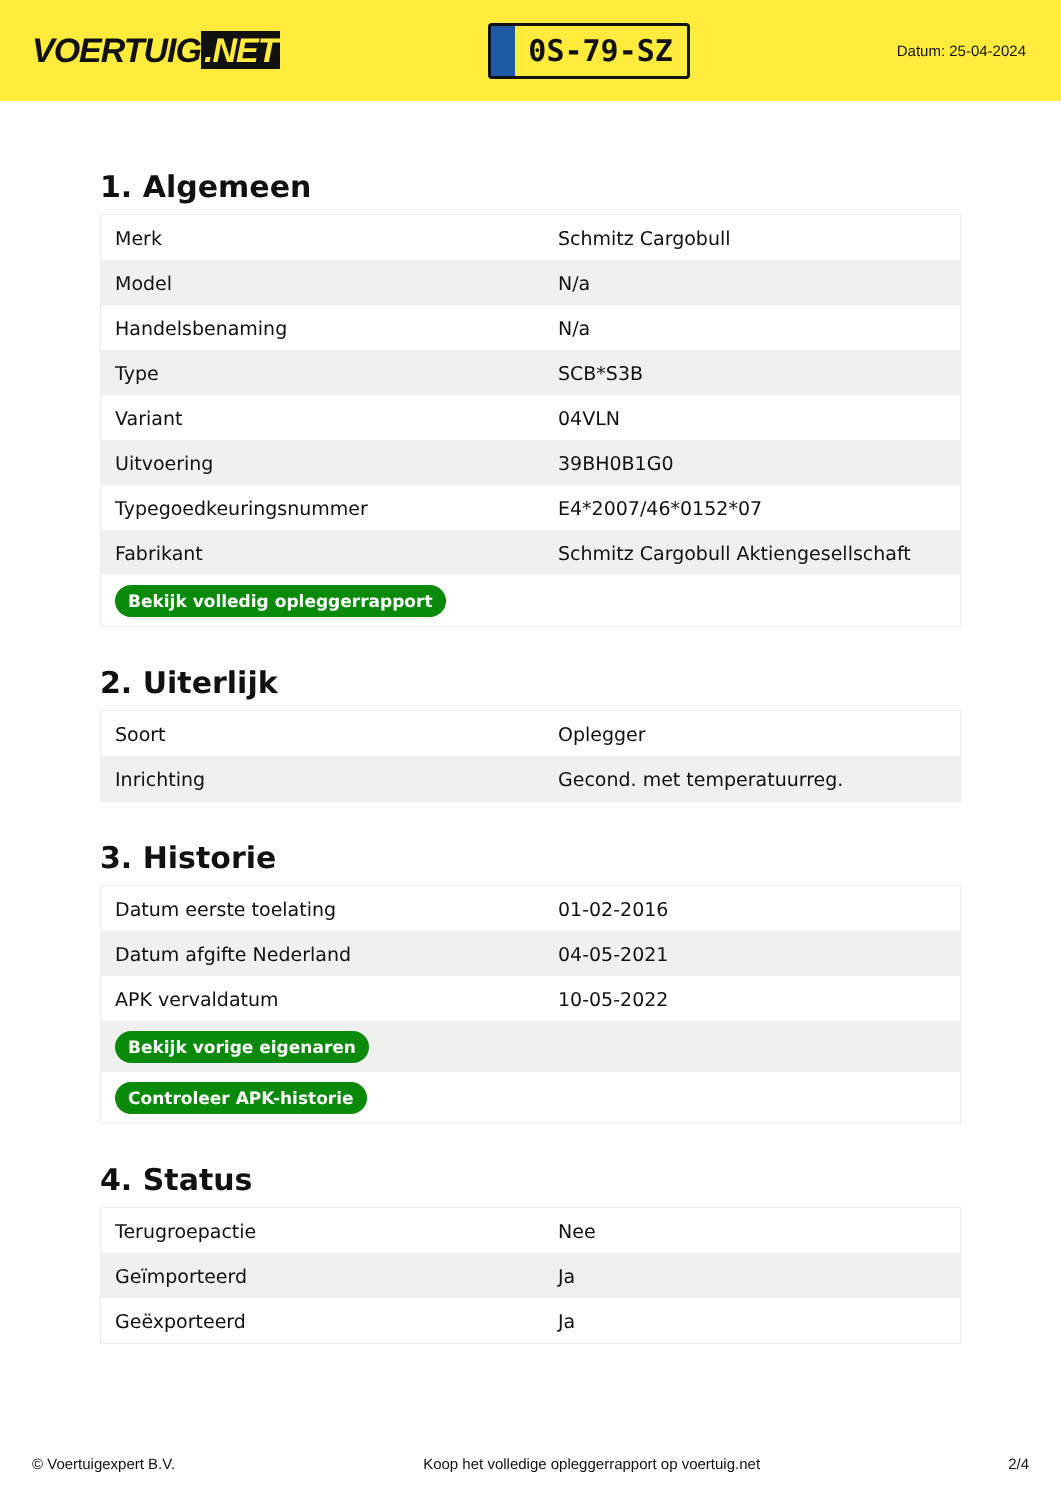VOERTUIG.NET
0S-79-SZ
Datum: 25-04-2024
1. Algemeen
| Merk | Schmitz Cargobull |
| Model | N/a |
| Handelsbenaming | N/a |
| Type | SCB*S3B |
| Variant | 04VLN |
| Uitvoering | 39BH0B1G0 |
| Typegoedkeuringsnummer | E4*2007/46*0152*07 |
| Fabrikant | Schmitz Cargobull Aktiengesellschaft |
| Bekijk volledig opleggerrapport | |
2. Uiterlijk
| Soort | Oplegger |
| Inrichting | Gecond. met temperatuurreg. |
3. Historie
| Datum eerste toelating | 01-02-2016 |
| Datum afgifte Nederland | 04-05-2021 |
| APK vervaldatum | 10-05-2022 |
| Bekijk vorige eigenaren | |
| Controleer APK-historie | |
4. Status
| Terugroepactie | Nee |
| Geïmporteerd | Ja |
| Geëxporteerd | Ja |
© Voertuigexpert B.V. Koop het volledige opleggerrapport op voertuig.net 2/4